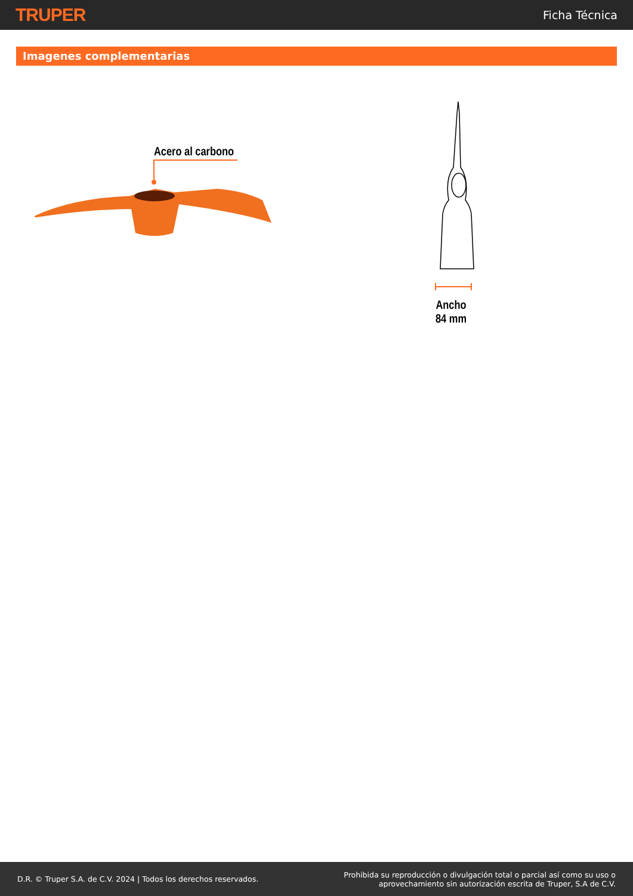TRUPER
Ficha Técnica
Imagenes complementarias
Acero al carbono
Ancho
84 mm
D.R. © Truper S.A. de C.V. 2024 | Todos los derechos reservados.
Prohibida su reproducción o divulgación total o parcial así como su uso o
aprovechamiento sin autorización escrita de Truper, S.A de C.V.